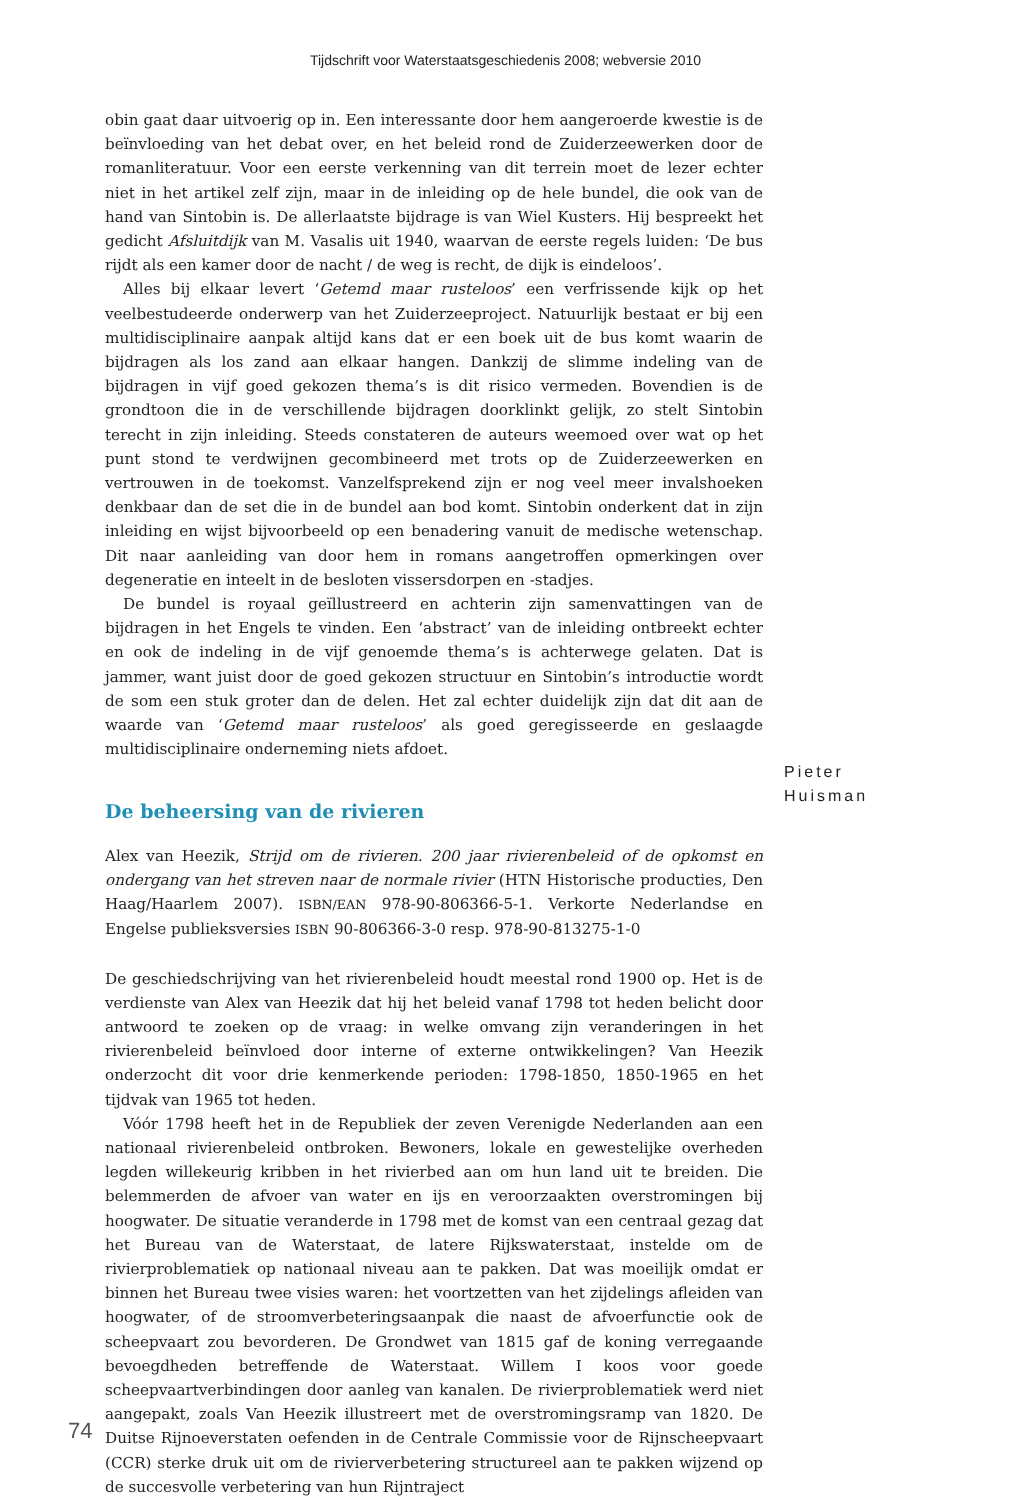Tijdschrift voor Waterstaatsgeschiedenis 2008; webversie 2010
obin gaat daar uitvoerig op in. Een interessante door hem aangeroerde kwestie is de beïnvloeding van het debat over, en het beleid rond de Zuiderzeewerken door de romanliteratuur. Voor een eerste verkenning van dit terrein moet de lezer echter niet in het artikel zelf zijn, maar in de inleiding op de hele bundel, die ook van de hand van Sintobin is. De allerlaatste bijdrage is van Wiel Kusters. Hij bespreekt het gedicht Afsluitdijk van M. Vasalis uit 1940, waarvan de eerste regels luiden: ‘De bus rijdt als een kamer door de nacht / de weg is recht, de dijk is eindeloos’.
Alles bij elkaar levert ‘Getemd maar rusteloos’ een verfrissende kijk op het veelbestudeerde onderwerp van het Zuiderzeeproject. Natuurlijk bestaat er bij een multidisciplinaire aanpak altijd kans dat er een boek uit de bus komt waarin de bijdragen als los zand aan elkaar hangen. Dankzij de slimme indeling van de bijdragen in vijf goed gekozen thema’s is dit risico vermeden. Bovendien is de grondtoon die in de verschillende bijdragen doorklinkt gelijk, zo stelt Sintobin terecht in zijn inleiding. Steeds constateren de auteurs weemoed over wat op het punt stond te verdwijnen gecombineerd met trots op de Zuiderzeewerken en vertrouwen in de toekomst. Vanzelfsprekend zijn er nog veel meer invalshoeken denkbaar dan de set die in de bundel aan bod komt. Sintobin onderkent dat in zijn inleiding en wijst bijvoorbeeld op een benadering vanuit de medische wetenschap. Dit naar aanleiding van door hem in romans aangetroffen opmerkingen over degeneratie en inteelt in de besloten vissersdorpen en -stadjes.
De bundel is royaal geïllustreerd en achterin zijn samenvattingen van de bijdragen in het Engels te vinden. Een ‘abstract’ van de inleiding ontbreekt echter en ook de indeling in de vijf genoemde thema’s is achterwege gelaten. Dat is jammer, want juist door de goed gekozen structuur en Sintobin’s introductie wordt de som een stuk groter dan de delen. Het zal echter duidelijk zijn dat dit aan de waarde van ‘Getemd maar rusteloos’ als goed geregisseerde en geslaagde multidisciplinaire onderneming niets afdoet.
De beheersing van de rivieren
Alex van Heezik, Strijd om de rivieren. 200 jaar rivierenbeleid of de opkomst en ondergang van het streven naar de normale rivier (HTN Historische producties, Den Haag/Haarlem 2007). ISBN/EAN 978-90-806366-5-1. Verkorte Nederlandse en Engelse publieksversies ISBN 90-806366-3-0 resp. 978-90-813275-1-0
De geschiedschrijving van het rivierenbeleid houdt meestal rond 1900 op. Het is de verdienste van Alex van Heezik dat hij het beleid vanaf 1798 tot heden belicht door antwoord te zoeken op de vraag: in welke omvang zijn veranderingen in het rivierenbeleid beïnvloed door interne of externe ontwikkelingen? Van Heezik onderzocht dit voor drie kenmerkende perioden: 1798-1850, 1850-1965 en het tijdvak van 1965 tot heden.
Vóór 1798 heeft het in de Republiek der zeven Verenigde Nederlanden aan een nationaal rivierenbeleid ontbroken. Bewoners, lokale en gewestelijke overheden legden willekeurig kribben in het rivierbed aan om hun land uit te breiden. Die belemmerden de afvoer van water en ijs en veroorzaakten overstromingen bij hoogwater. De situatie veranderde in 1798 met de komst van een centraal gezag dat het Bureau van de Waterstaat, de latere Rijkswaterstaat, instelde om de rivierproblematiek op nationaal niveau aan te pakken. Dat was moeilijk omdat er binnen het Bureau twee visies waren: het voortzetten van het zijdelings afleiden van hoogwater, of de stroomverbeteringsaanpak die naast de afvoerfunctie ook de scheepvaart zou bevorderen. De Grondwet van 1815 gaf de koning verregaande bevoegdheden betreffende de Waterstaat. Willem I koos voor goede scheepvaartverbindingen door aanleg van kanalen. De rivierproblematiek werd niet aangepakt, zoals Van Heezik illustreert met de overstromingsramp van 1820. De Duitse Rijnoeverstaten oefenden in de Centrale Commissie voor de Rijnscheepvaart (CCR) sterke druk uit om de rivierverbetering structureel aan te pakken wijzend op de succesvolle verbetering van hun Rijntraject
Pieter
Huisman
74